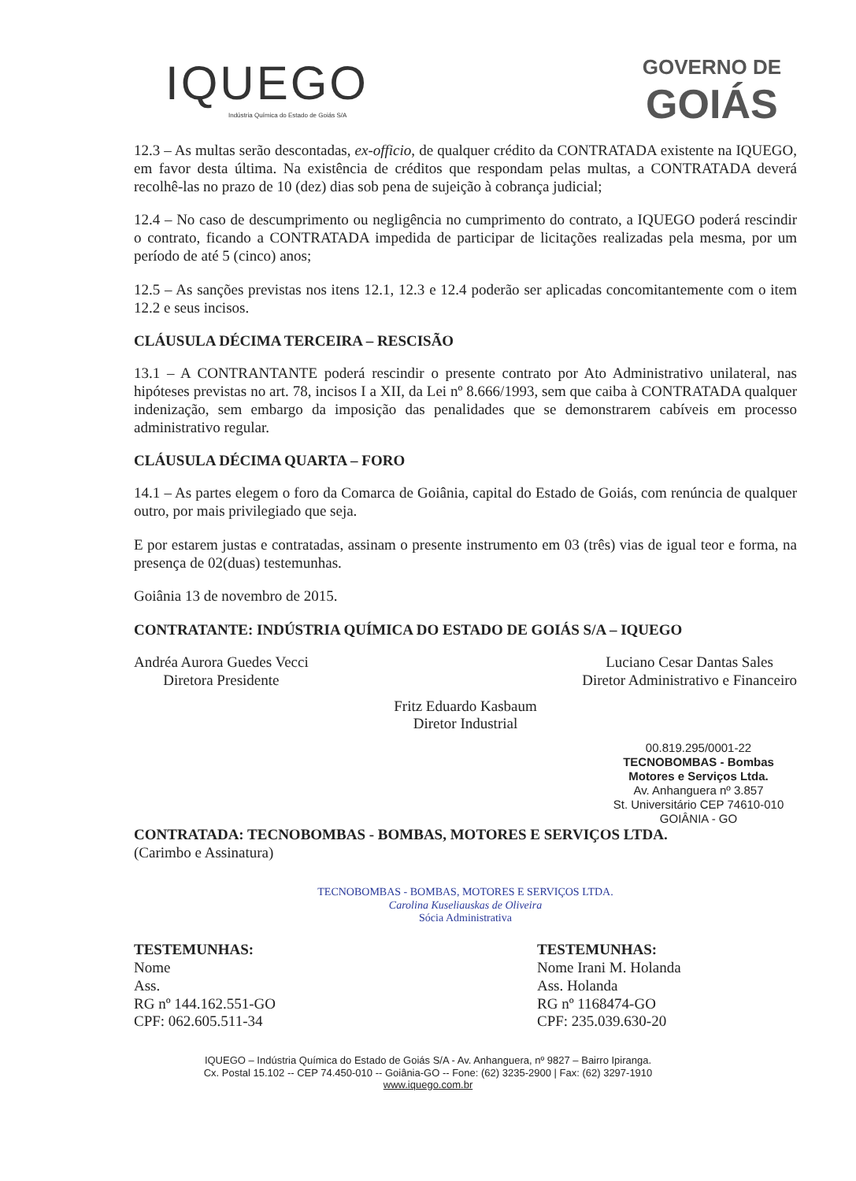IQUEGO
Indústria Química do Estado de Goiás S/A
GOVERNO DE
GOIÁS
12.3 – As multas serão descontadas, ex-officio, de qualquer crédito da CONTRATADA existente na IQUEGO, em favor desta última. Na existência de créditos que respondam pelas multas, a CONTRATADA deverá recolhê-las no prazo de 10 (dez) dias sob pena de sujeição à cobrança judicial;
12.4 – No caso de descumprimento ou negligência no cumprimento do contrato, a IQUEGO poderá rescindir o contrato, ficando a CONTRATADA impedida de participar de licitações realizadas pela mesma, por um período de até 5 (cinco) anos;
12.5 – As sanções previstas nos itens 12.1, 12.3 e 12.4 poderão ser aplicadas concomitantemente com o item 12.2 e seus incisos.
CLÁUSULA DÉCIMA TERCEIRA – RESCISÃO
13.1 – A CONTRANTANTE poderá rescindir o presente contrato por Ato Administrativo unilateral, nas hipóteses previstas no art. 78, incisos I a XII, da Lei nº 8.666/1993, sem que caiba à CONTRATADA qualquer indenização, sem embargo da imposição das penalidades que se demonstrarem cabíveis em processo administrativo regular.
CLÁUSULA DÉCIMA QUARTA – FORO
14.1 – As partes elegem o foro da Comarca de Goiânia, capital do Estado de Goiás, com renúncia de qualquer outro, por mais privilegiado que seja.
E por estarem justas e contratadas, assinam o presente instrumento em 03 (três) vias de igual teor e forma, na presença de 02(duas) testemunhas.
Goiânia 13 de novembro de 2015.
CONTRATANTE: INDÚSTRIA QUÍMICA DO ESTADO DE GOIÁS S/A – IQUEGO
Andréa Aurora Guedes Vecci
Diretora Presidente
Luciano Cesar Dantas Sales
Diretor Administrativo e Financeiro
Fritz Eduardo Kasbaum
Diretor Industrial
00.819.295/0001-22
TECNOBOMBAS - Bombas Motores e Serviços Ltda.
Av. Anhanguera nº 3.857
St. Universitário CEP 74610-010
GOIÂNIA - GO
CONTRATADA: TECNOBOMBAS - BOMBAS, MOTORES E SERVIÇOS LTDA.
(Carimbo e Assinatura)
TECNOBOMBAS - BOMBAS, MOTORES E SERVIÇOS LTDA.
Carolina Kuseliauskas de Oliveira
Sócia Administrativa
TESTEMUNHAS:
Nome
Ass.
RG nº 144.162.551-GO
CPF: 062.605.511-34
TESTEMUNHAS:
Nome Irani M. Holanda
Ass. Holanda
RG nº 1168474-GO
CPF: 235.039.630-20
IQUEGO – Indústria Química do Estado de Goiás S/A - Av. Anhanguera, nº 9827 – Bairro Ipiranga.
Cx. Postal 15.102 -- CEP 74.450-010 -- Goiânia-GO -- Fone: (62) 3235-2900 | Fax: (62) 3297-1910
www.iquego.com.br